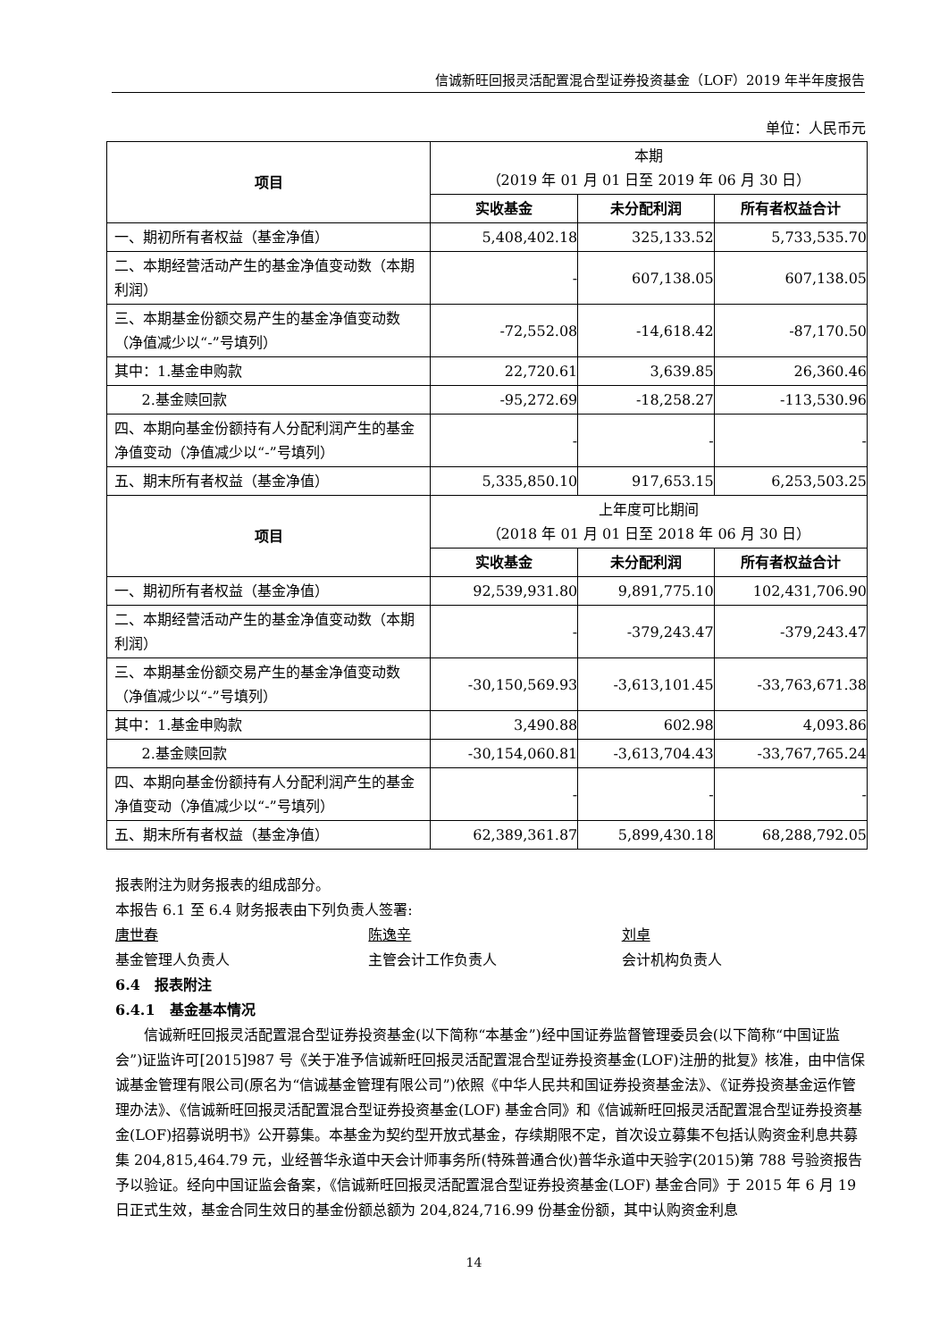信诚新旺回报灵活配置混合型证券投资基金（LOF）2019 年半年度报告
单位：人民币元
| 项目 | 本期 （2019 年 01 月 01 日至 2019 年 06 月 30 日） | | |
| | 实收基金 | 未分配利润 | 所有者权益合计 |
| 一、期初所有者权益（基金净值） | 5,408,402.18 | 325,133.52 | 5,733,535.70 |
| 二、本期经营活动产生的基金净值变动数（本期利润） | - | 607,138.05 | 607,138.05 |
| 三、本期基金份额交易产生的基金净值变动数（净值减少以“-”号填列） | -72,552.08 | -14,618.42 | -87,170.50 |
| 其中：1.基金申购款 | 22,720.61 | 3,639.85 | 26,360.46 |
| 2.基金赎回款 | -95,272.69 | -18,258.27 | -113,530.96 |
| 四、本期向基金份额持有人分配利润产生的基金净值变动（净值减少以“-”号填列） | - | - | - |
| 五、期末所有者权益（基金净值） | 5,335,850.10 | 917,653.15 | 6,253,503.25 |
| 项目 | 上年度可比期间 （2018 年 01 月 01 日至 2018 年 06 月 30 日） | | |
| | 实收基金 | 未分配利润 | 所有者权益合计 |
| 一、期初所有者权益（基金净值） | 92,539,931.80 | 9,891,775.10 | 102,431,706.90 |
| 二、本期经营活动产生的基金净值变动数（本期利润） | - | -379,243.47 | -379,243.47 |
| 三、本期基金份额交易产生的基金净值变动数（净值减少以“-”号填列） | -30,150,569.93 | -3,613,101.45 | -33,763,671.38 |
| 其中：1.基金申购款 | 3,490.88 | 602.98 | 4,093.86 |
| 2.基金赎回款 | -30,154,060.81 | -3,613,704.43 | -33,767,765.24 |
| 四、本期向基金份额持有人分配利润产生的基金净值变动（净值减少以“-”号填列） | - | - | - |
| 五、期末所有者权益（基金净值） | 62,389,361.87 | 5,899,430.18 | 68,288,792.05 |
报表附注为财务报表的组成部分。
本报告 6.1 至 6.4 财务报表由下列负责人签署:
唐世春
基金管理人负责人
陈逸辛
主管会计工作负责人
刘卓
会计机构负责人
6.4　报表附注
6.4.1　基金基本情况
信诚新旺回报灵活配置混合型证券投资基金(以下简称“本基金”)经中国证券监督管理委员会(以下简称“中国证监会”)证监许可[2015]987 号《关于准予信诚新旺回报灵活配置混合型证券投资基金(LOF)注册的批复》核准，由中信保诚基金管理有限公司(原名为“信诚基金管理有限公司”)依照《中华人民共和国证券投资基金法》、《证券投资基金运作管理办法》、《信诚新旺回报灵活配置混合型证券投资基金(LOF) 基金合同》和《信诚新旺回报灵活配置混合型证券投资基金(LOF)招募说明书》公开募集。本基金为契约型开放式基金，存续期限不定，首次设立募集不包括认购资金利息共募集 204,815,464.79 元，业经普华永道中天会计师事务所(特殊普通合伙)普华永道中天验字(2015)第 788 号验资报告予以验证。经向中国证监会备案，《信诚新旺回报灵活配置混合型证券投资基金(LOF) 基金合同》于 2015 年 6 月 19 日正式生效，基金合同生效日的基金份额总额为 204,824,716.99 份基金份额，其中认购资金利息
14